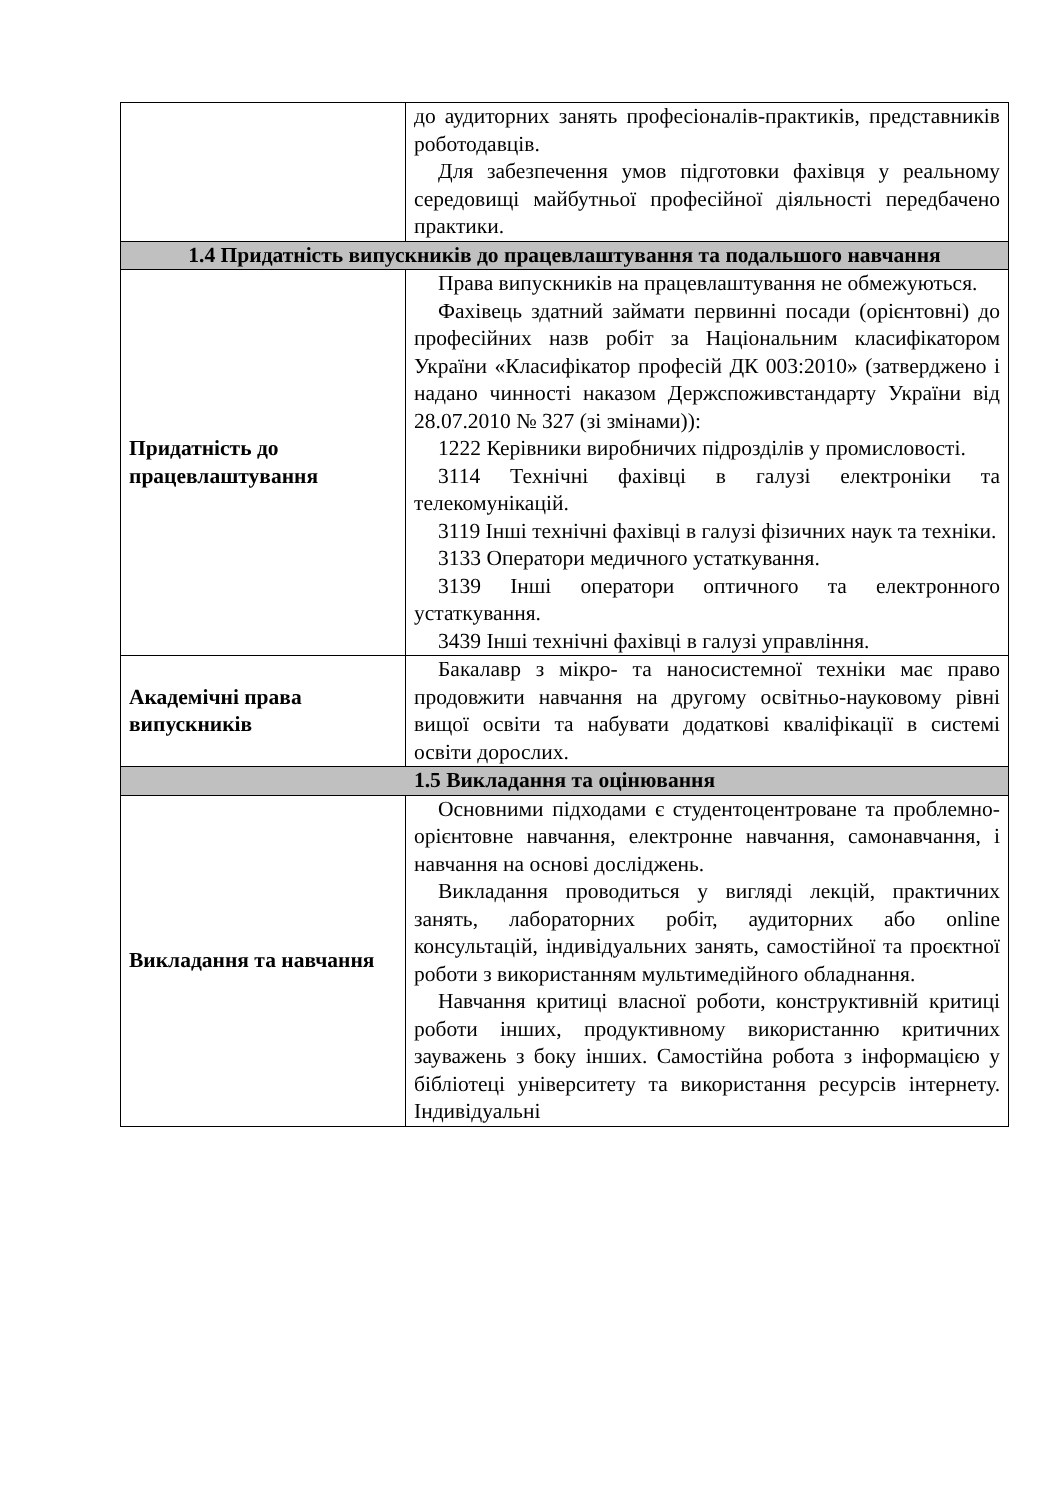| | до аудиторних занять професіоналів-практиків, представників роботодавців. Для забезпечення умов підготовки фахівця у реальному середовищі майбутньої професійної діяльності передбачено практики. |
| 1.4 Придатність випускників до працевлаштування та подальшого навчання | |
| Придатність до працевлаштування | Права випускників на працевлаштування не обмежуються. Фахівець здатний займати первинні посади (орієнтовні) до професійних назв робіт за Національним класифікатором України «Класифікатор професій ДК 003:2010» (затверджено і надано чинності наказом Держспоживстандарту України від 28.07.2010 № 327 (зі змінами)): 1222 Керівники виробничих підрозділів у промисловості. 3114 Технічні фахівці в галузі електроніки та телекомунікацій. 3119 Інші технічні фахівці в галузі фізичних наук та техніки. 3133 Оператори медичного устаткування. 3139 Інші оператори оптичного та електронного устаткування. 3439 Інші технічні фахівці в галузі управління. |
| Академічні права випускників | Бакалавр з мікро- та наносистемної техніки має право продовжити навчання на другому освітньо-науковому рівні вищої освіти та набувати додаткові кваліфікації в системі освіти дорослих. |
| 1.5 Викладання та оцінювання | |
| Викладання та навчання | Основними підходами є студентоцентроване та проблемно-орієнтовне навчання, електронне навчання, самонавчання, і навчання на основі досліджень. Викладання проводиться у вигляді лекцій, практичних занять, лабораторних робіт, аудиторних або online консультацій, індивідуальних занять, самостійної та проєктної роботи з використанням мультимедійного обладнання. Навчання критиці власної роботи, конструктивній критиці роботи інших, продуктивному використанню критичних зауважень з боку інших. Самостійна робота з інформацією у бібліотеці університету та використання ресурсів інтернету. Індивідуальні |